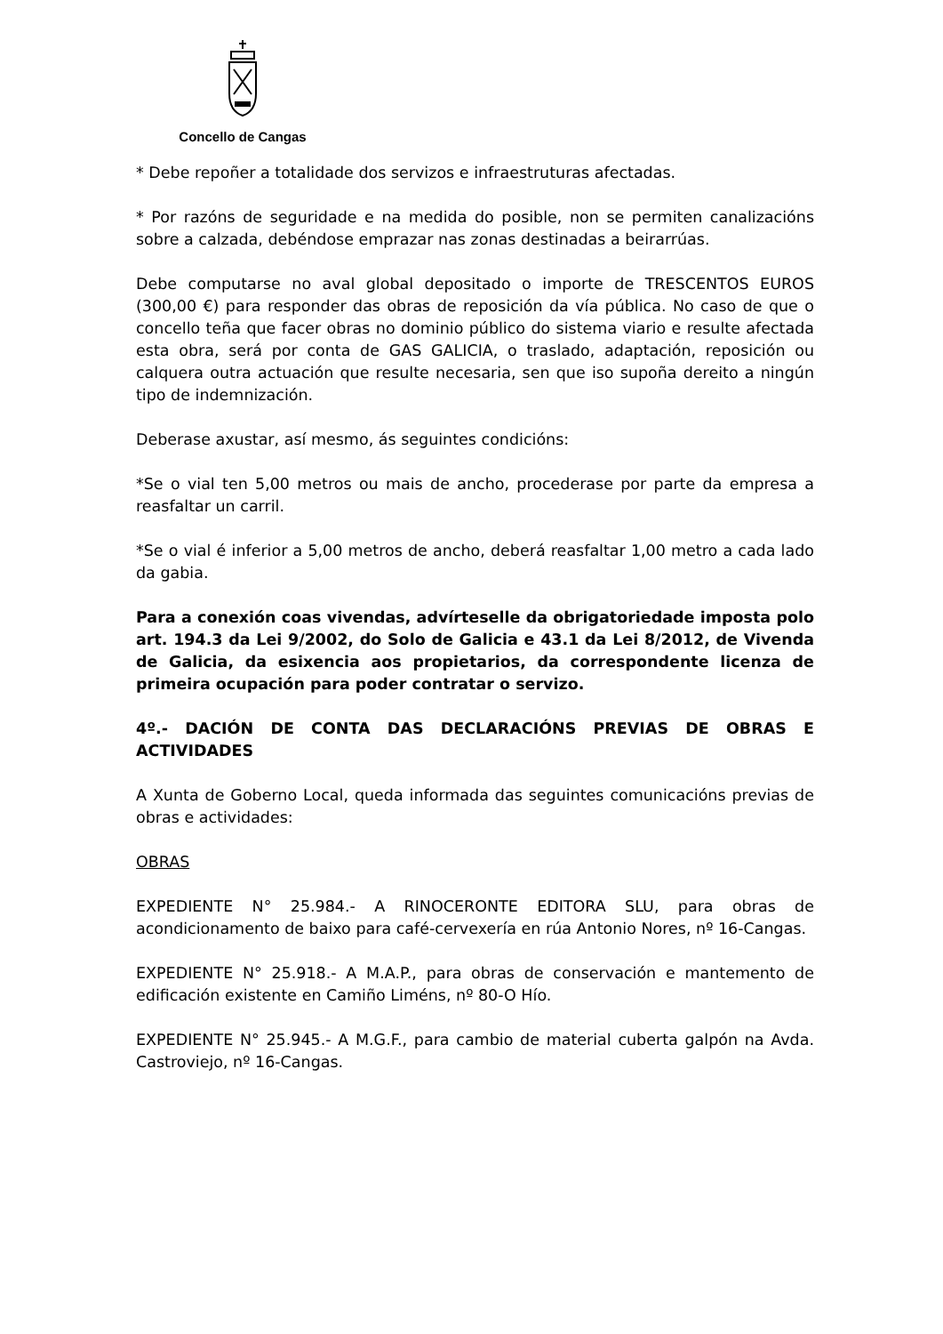Concello de Cangas
* Debe repoñer a totalidade dos servizos e infraestruturas afectadas.
* Por razóns de seguridade e na medida do posible, non se permiten canalizacións sobre a calzada, debéndose emprazar nas zonas destinadas a beirarrúas.
Debe computarse no aval global depositado o importe de TRESCENTOS EUROS (300,00 €) para responder das obras de reposición da vía pública. No caso de que o concello teña que facer obras no dominio público do sistema viario e resulte afectada esta obra, será por conta de GAS GALICIA, o traslado, adaptación, reposición ou calquera outra actuación que resulte necesaria, sen que iso supoña dereito a ningún tipo de indemnización.
Deberase axustar, así mesmo, ás seguintes condicións:
*Se o vial ten 5,00 metros ou mais de ancho, procederase por parte da empresa a reasfaltar un carril.
*Se o vial é inferior a 5,00 metros de ancho, deberá reasfaltar 1,00 metro a cada lado da gabia.
Para a conexión coas vivendas, advírteselle da obrigatoriedade imposta polo art. 194.3 da Lei 9/2002, do Solo de Galicia e 43.1 da Lei 8/2012, de Vivenda de Galicia, da esixencia aos propietarios, da correspondente licenza de primeira ocupación para poder contratar o servizo.
4º.- DACIÓN DE CONTA DAS DECLARACIÓNS PREVIAS DE OBRAS E ACTIVIDADES
A Xunta de Goberno Local, queda informada das seguintes comunicacións previas de obras e actividades:
OBRAS
EXPEDIENTE N° 25.984.- A RINOCERONTE EDITORA SLU, para obras de acondicionamento de baixo para café-cervexería en rúa Antonio Nores, nº 16-Cangas.
EXPEDIENTE N° 25.918.- A M.A.P., para obras de conservación e mantemento de edificación existente en Camiño Liméns, nº 80-O Hío.
EXPEDIENTE N° 25.945.- A M.G.F., para cambio de material cuberta galpón na Avda. Castroviejo, nº 16-Cangas.